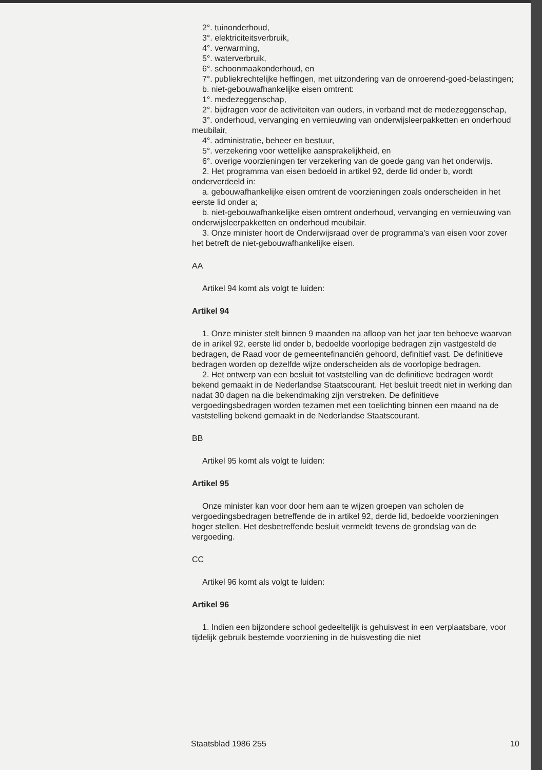2°. tuinonderhoud,
3°. elektriciteitsverbruik,
4°. verwarming,
5°. waterverbruik,
6°. schoonmaakonderhoud, en
7°. publiekrechtelijke heffingen, met uitzondering van de onroerend-goed-belastingen;
b. niet-gebouwafhankelijke eisen omtrent:
1°. medezeggenschap,
2°. bijdragen voor de activiteiten van ouders, in verband met de medezeggenschap,
3°. onderhoud, vervanging en vernieuwing van onderwijsleerpakketten en onderhoud meubilair,
4°. administratie, beheer en bestuur,
5°. verzekering voor wettelijke aansprakelijkheid, en
6°. overige voorzieningen ter verzekering van de goede gang van het onderwijs.
2. Het programma van eisen bedoeld in artikel 92, derde lid onder b, wordt onderverdeeld in:
a. gebouwafhankelijke eisen omtrent de voorzieningen zoals onderscheiden in het eerste lid onder a;
b. niet-gebouwafhankelijke eisen omtrent onderhoud, vervanging en vernieuwing van onderwijsleerpakketten en onderhoud meubilair.
3. Onze minister hoort de Onderwijsraad over de programma's van eisen voor zover het betreft de niet-gebouwafhankelijke eisen.
AA
Artikel 94 komt als volgt te luiden:
Artikel 94
1. Onze minister stelt binnen 9 maanden na afloop van het jaar ten behoeve waarvan de in arikel 92, eerste lid onder b, bedoelde voorlopige bedragen zijn vastgesteld de bedragen, de Raad voor de gemeentefinanciën gehoord, definitief vast. De definitieve bedragen worden op dezelfde wijze onderscheiden als de voorlopige bedragen.
2. Het ontwerp van een besluit tot vaststelling van de definitieve bedragen wordt bekend gemaakt in de Nederlandse Staatscourant. Het besluit treedt niet in werking dan nadat 30 dagen na die bekendmaking zijn verstreken. De definitieve vergoedingsbedragen worden tezamen met een toelichting binnen een maand na de vaststelling bekend gemaakt in de Nederlandse Staatscourant.
BB
Artikel 95 komt als volgt te luiden:
Artikel 95
Onze minister kan voor door hem aan te wijzen groepen van scholen de vergoedingsbedragen betreffende de in artikel 92, derde lid, bedoelde voorzieningen hoger stellen. Het desbetreffende besluit vermeldt tevens de grondslag van de vergoeding.
CC
Artikel 96 komt als volgt te luiden:
Artikel 96
1. Indien een bijzondere school gedeeltelijk is gehuisvest in een verplaatsbare, voor tijdelijk gebruik bestemde voorziening in de huisvesting die niet
Staatsblad 1986 255 10